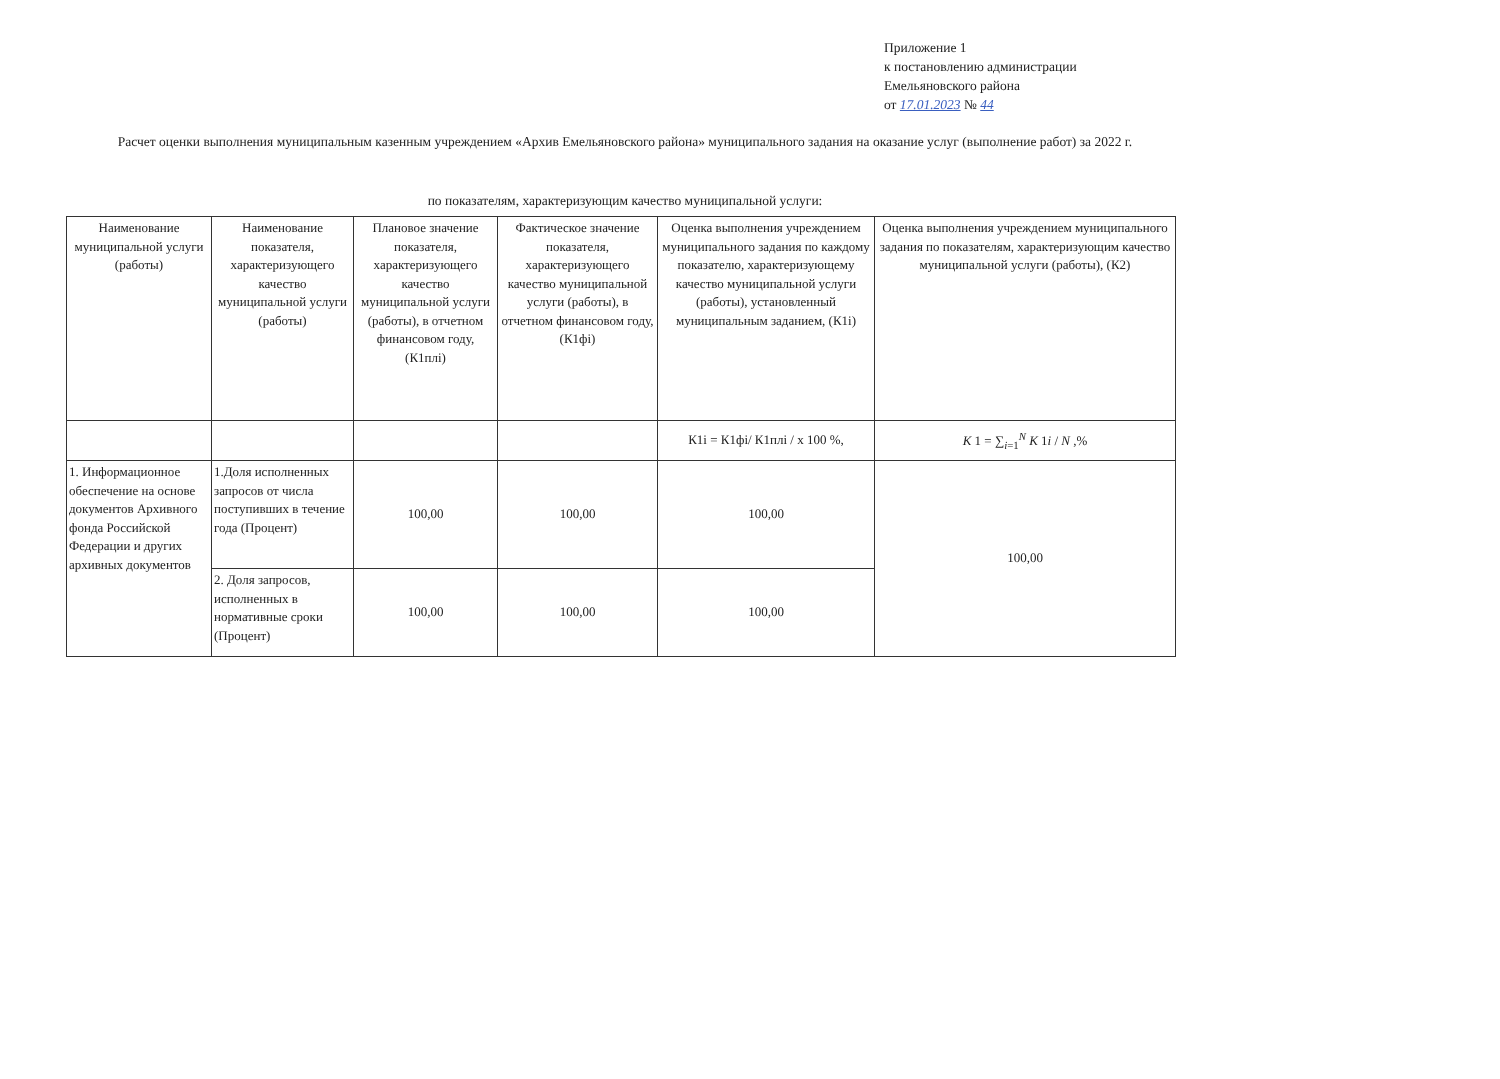Приложение 1
к постановлению администрации
Емельяновского района
от 17.01.2023 № 44
Расчет оценки выполнения муниципальным казенным учреждением «Архив Емельяновского района» муниципального задания на оказание услуг (выполнение работ) за 2022 г.
по показателям, характеризующим качество муниципальной услуги:
| Наименование муниципальной услуги (работы) | Наименование показателя, характеризующего качество муниципальной услуги (работы) | Плановое значение показателя, характеризующего качество муниципальной услуги (работы), в отчетном финансовом году, (К1плi) | Фактическое значение показателя, характеризующего качество муниципальной услуги (работы), в отчетном финансовом году, (К1фi) | Оценка выполнения учреждением муниципального задания по каждому показателю, характеризующему качество муниципальной услуги (работы), установленный муниципальным заданием, (К1i) | Оценка выполнения учреждением муниципального задания по показателям, характеризующим качество муниципальной услуги (работы), (К2) |
| --- | --- | --- | --- | --- | --- |
| | | | | К1i = К1фi/ К1плi / x 100 %, | K 1 = ∑<sub>i=1</sub><sup>N</sup> K 1 i / N ,% |
| 1. Информационное обеспечение на основе документов Архивного фонда Российской Федерации и других архивных документов | 1.Доля исполненных запросов от числа поступивших в течение года (Процент) | 100,00 | 100,00 | 100,00 | 100,00 |
| | 2. Доля запросов, исполненных в нормативные сроки (Процент) | 100,00 | 100,00 | 100,00 | |